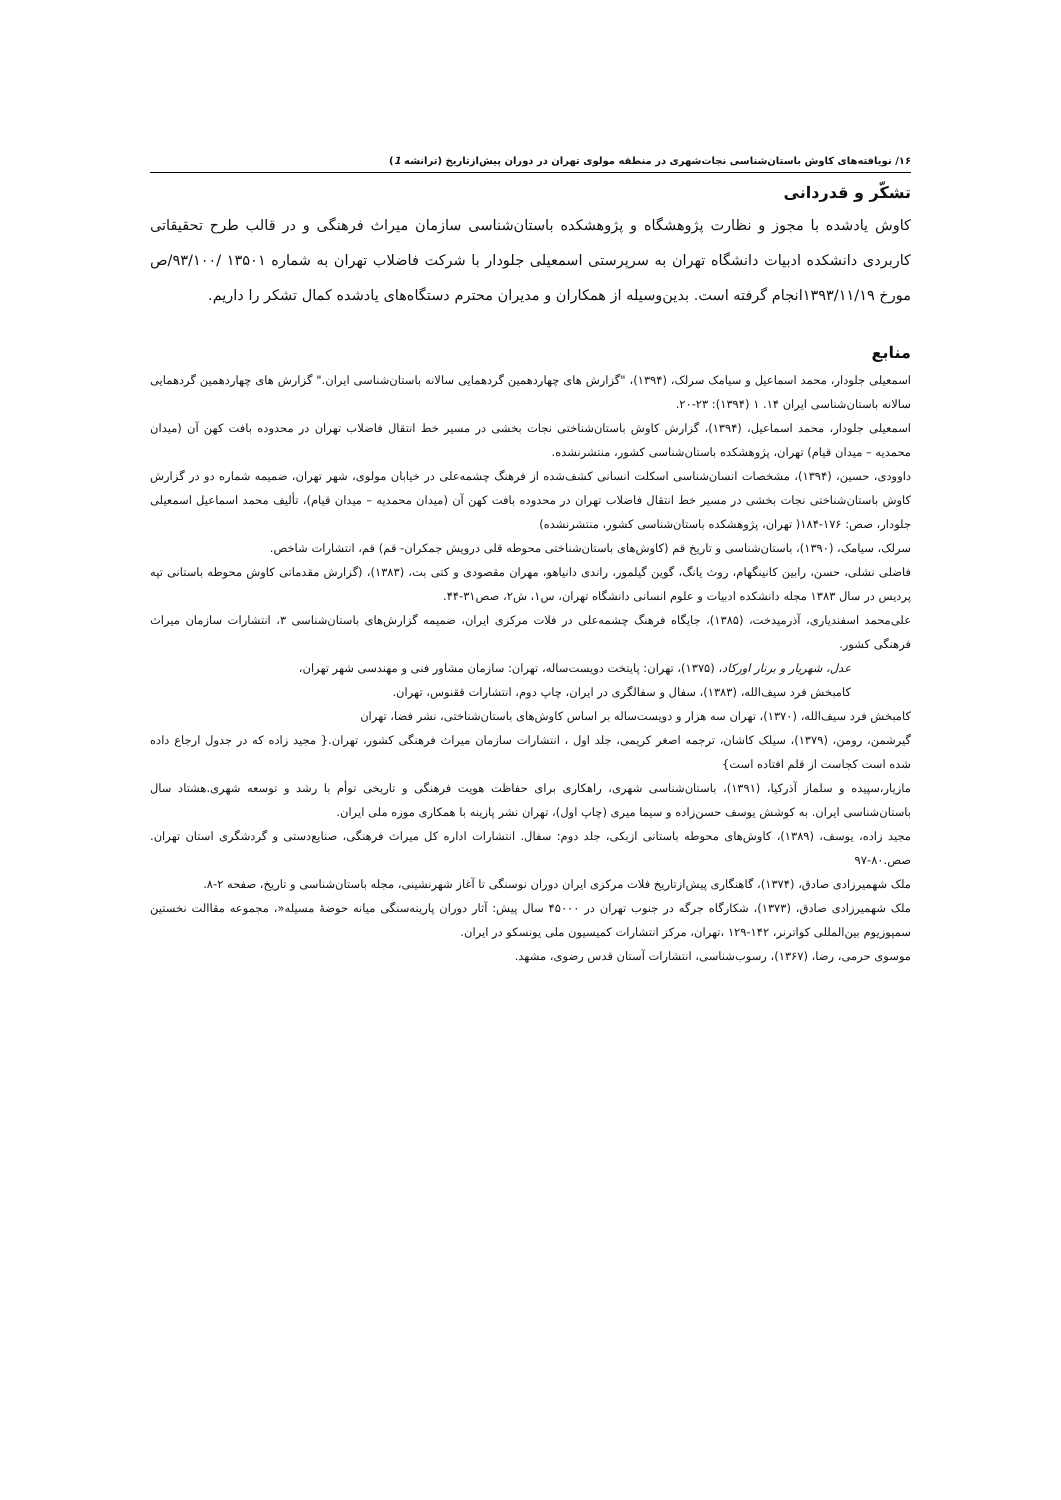۱۶/ نویافته‌های کاوش باستان‌شناسی نجات‌شهری در منطقه مولوی تهران در دوران پیش‌ازتاریخ (ترانشه 1)
تشکّر و قدردانی
کاوش یادشده با مجوز و نظارت پژوهشگاه و پژوهشکده باستان‌شناسی سازمان میراث فرهنگی و در قالب طرح تحقیقاتی کاربردی دانشکده ادبیات دانشگاه تهران به سرپرستی اسمعیلی جلودار با شرکت فاضلاب تهران به شماره ۱۳۵۰۱ /۹۳/۱۰۰/ص مورخ ۱۳۹۳/۱۱/۱۹انجام گرفته است. بدین‌وسیله از همکاران و مدیران محترم دستگاه‌های یادشده کمال تشکر را داریم.
منابع
اسمعیلی جلودار، محمد اسماعیل و سیامک سرلک، (۱۳۹۴)، "گزارش های چهاردهمین گردهمایی سالانه باستان‌شناسی ایران." گزارش های چهاردهمین گردهمایی سالانه باستان‌شناسی ایران ۱۴. ۱ (۱۳۹۴): ۲۳-۲۰.
اسمعیلی جلودار، محمد اسماعیل، (۱۳۹۴)، گزارش کاوش باستان‌شناختی نجات بخشی در مسیر خط انتقال فاضلاب تهران در محدوده بافت کهن آن (میدان محمدیه – میدان قیام) تهران، پژوهشکده باستان‌شناسی کشور، منتشرنشده.
داوودی، حسین، (۱۳۹۴)، مشخصات انسان‌شناسی اسکلت انسانی کشف‌شده از فرهنگ چشمه‌علی در خیابان مولوی، شهر تهران، ضمیمه شماره دو در گزارش کاوش باستان‌شناختی نجات بخشی در مسیر خط انتقال فاضلاب تهران در محدوده بافت کهن آن (میدان محمدیه – میدان قیام)، تألیف محمد اسماعیل اسمعیلی جلودار، صص: ۱۷۶-۱۸۴( تهران، پژوهشکده باستان‌شناسی کشور، منتشرنشده)
سرلک، سیامک، (۱۳۹۰)، باستان‌شناسی و تاریخ قم (کاوش‌های باستان‌شناختی محوطه قلی درویش جمکران- قم) قم، انتشارات شاخص.
فاضلی نشلی، حسن، رابین کانینگهام، روث یانگ، گوین گیلمور، راندی دانیاهو، مهران مقصودی و کتی بت، (۱۳۸۳)، (گزارش مقدماتی کاوش محوطه باستانی تپه پردیس در سال ۱۳۸۳ مجله دانشکده ادبیات و علوم انسانی دانشگاه تهران، س۱، ش۲، صص۳۱-۴۴.
علی‌محمد اسفندیاری، آذرمیدخت، (۱۳۸۵)، جایگاه فرهنگ چشمه‌علی در فلات مرکزی ایران، ضمیمه گزارش‌های باستان‌شناسی ۳، انتشارات سازمان میراث فرهنگی کشور.
عدل، شهریار و برنار اورکاد، (۱۳۷۵)، تهران: پایتخت دویست‌ساله، تهران: سازمان مشاور فنی و مهندسی شهر تهران،
کامبخش فرد سیف‌الله، (۱۳۸۳)، سفال و سفالگری در ایران، چاپ دوم، انتشارات ققنوس، تهران.
کامبخش فرد سیف‌الله، (۱۳۷۰)، تهران سه هزار و دویست‌ساله بر اساس کاوش‌های باستان‌شناختی، نشر فضا، تهران
گیرشمن، رومن، (۱۳۷۹)، سیلک کاشان، ترجمه اصغر کریمی، جلد اول ، انتشارات سازمان میراث فرهنگی کشور، تهران.{ مجید زاده که در جدول ارجاع داده شده است کجاست از قلم افتاده است}
مازیار،سپیده و سلماز آذرکیا، (۱۳۹۱)، باستان‌شناسی شهری، راهکاری برای حفاظت هویت فرهنگی و تاریخی توأم با رشد و توسعه شهری.هشتاد سال باستان‌شناسی ایران. به کوشش یوسف حسن‌زاده و سیما میری (چاپ اول)، تهران نشر پازینه با همکاری موزه ملی ایران.
مجید زاده، یوسف، (۱۳۸۹)، کاوش‌های محوطه باستانی ازبکی، جلد دوم: سفال. انتشارات اداره کل میراث فرهنگی، صنایع‌دستی و گردشگری استان تهران. صص.۸۰-۹۷
ملک شهمیرزادی صادق، (۱۳۷۴)، گاهنگاری پیش‌ازتاریخ فلات مرکزی ایران دوران نوسنگی تا آغاز شهرنشینی، مجله باستان‌شناسی و تاریخ، صفحه ۲-۸.
ملک شهمیرزادی صادق، (۱۳۷۳)، شکارگاه جرگه در جنوب تهران در ۴۵۰۰۰ سال پیش: آثار دوران پارینه‌سنگی میانه حوضهٔ مسیله«، مجموعه مقاالت نخستین سمپوزیوم بین‌المللی کواترنر، ۱۴۲-۱۲۹ ،تهران، مرکز انتشارات کمیسیون ملی یونسکو در ایران.
موسوی حرمی، رضا، (۱۳۶۷)، رسوب‌شناسی، انتشارات آستان قدس رضوی، مشهد.